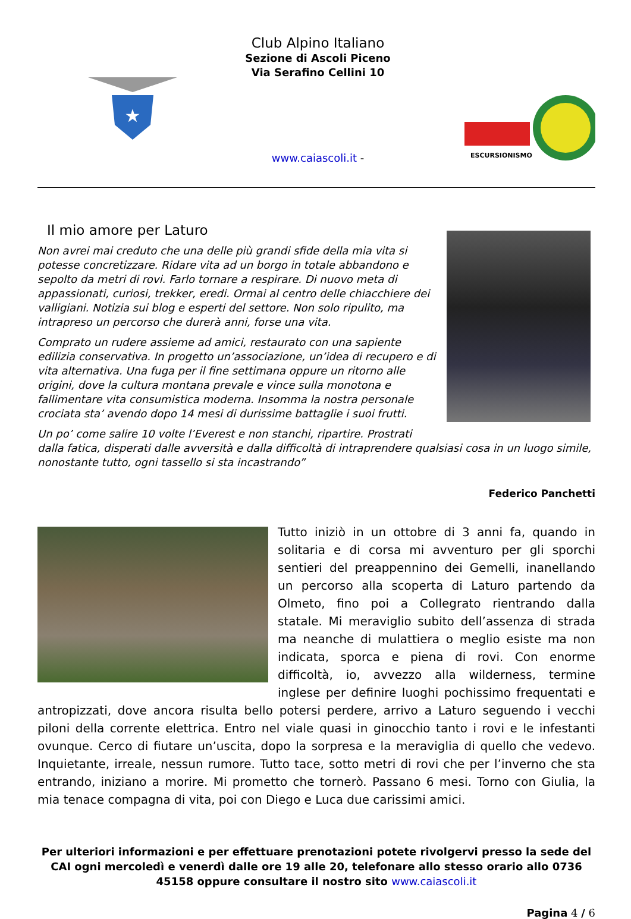★
Club Alpino Italiano
Sezione di Ascoli Piceno
Via Serafino Cellini 10
www.caiascoli.it -
ESCURSIONISMO
Il mio amore per Laturo
Non avrei mai creduto che una delle più grandi sfide della mia vita si potesse concretizzare. Ridare vita ad un borgo in totale abbandono e sepolto da metri di rovi. Farlo tornare a respirare. Di nuovo meta di appassionati, curiosi, trekker, eredi. Ormai al centro delle chiacchiere dei valligiani. Notizia sui blog e esperti del settore. Non solo ripulito, ma intrapreso un percorso che durerà anni, forse una vita.
Comprato un rudere assieme ad amici, restaurato con una sapiente edilizia conservativa. In progetto un’associazione, un’idea di recupero e di vita alternativa. Una fuga per il fine settimana oppure un ritorno alle origini, dove la cultura montana prevale e vince sulla monotona e fallimentare vita consumistica moderna. Insomma la nostra personale crociata sta’ avendo dopo 14 mesi di durissime battaglie i suoi frutti.
Un po’ come salire 10 volte l’Everest e non stanchi, ripartire. Prostrati dalla fatica, disperati dalle avversità e dalla difficoltà di intraprendere qualsiasi cosa in un luogo simile, nonostante tutto, ogni tassello si sta incastrando”
Federico Panchetti
Tutto iniziò in un ottobre di 3 anni fa, quando in solitaria e di corsa mi avventuro per gli sporchi sentieri del preappennino dei Gemelli, inanellando un percorso alla scoperta di Laturo partendo da Olmeto, fino poi a Collegrato rientrando dalla statale. Mi meraviglio subito dell’assenza di strada ma neanche di mulattiera o meglio esiste ma non indicata, sporca e piena di rovi. Con enorme difficoltà, io, avvezzo alla wilderness, termine inglese per definire luoghi pochissimo frequentati e antropizzati, dove ancora risulta bello potersi perdere, arrivo a Laturo seguendo i vecchi piloni della corrente elettrica. Entro nel viale quasi in ginocchio tanto i rovi e le infestanti ovunque. Cerco di fiutare un’uscita, dopo la sorpresa e la meraviglia di quello che vedevo. Inquietante, irreale, nessun rumore. Tutto tace, sotto metri di rovi che per l’inverno che sta entrando, iniziano a morire. Mi prometto che tornerò. Passano 6 mesi. Torno con Giulia, la mia tenace compagna di vita, poi con Diego e Luca due carissimi amici.
Per ulteriori informazioni e per effettuare prenotazioni potete rivolgervi presso la sede del CAI ogni mercoledì e venerdì dalle ore 19 alle 20, telefonare allo stesso orario allo 0736 45158 oppure consultare il nostro sito www.caiascoli.it
Pagina 4 / 6